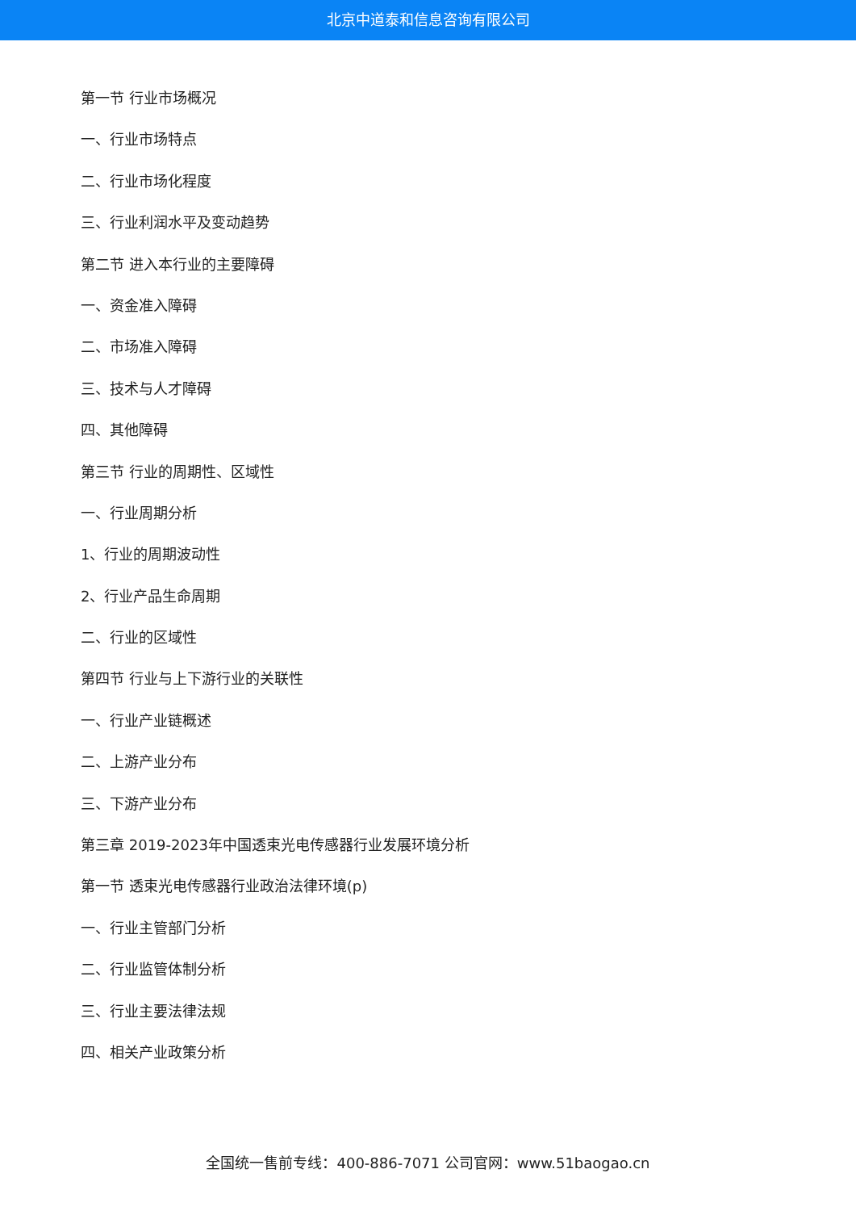北京中道泰和信息咨询有限公司
第一节 行业市场概况
一、行业市场特点
二、行业市场化程度
三、行业利润水平及变动趋势
第二节 进入本行业的主要障碍
一、资金准入障碍
二、市场准入障碍
三、技术与人才障碍
四、其他障碍
第三节 行业的周期性、区域性
一、行业周期分析
1、行业的周期波动性
2、行业产品生命周期
二、行业的区域性
第四节 行业与上下游行业的关联性
一、行业产业链概述
二、上游产业分布
三、下游产业分布
第三章 2019-2023年中国透束光电传感器行业发展环境分析
第一节 透束光电传感器行业政治法律环境(p)
一、行业主管部门分析
二、行业监管体制分析
三、行业主要法律法规
四、相关产业政策分析
全国统一售前专线：400-886-7071 公司官网：www.51baogao.cn